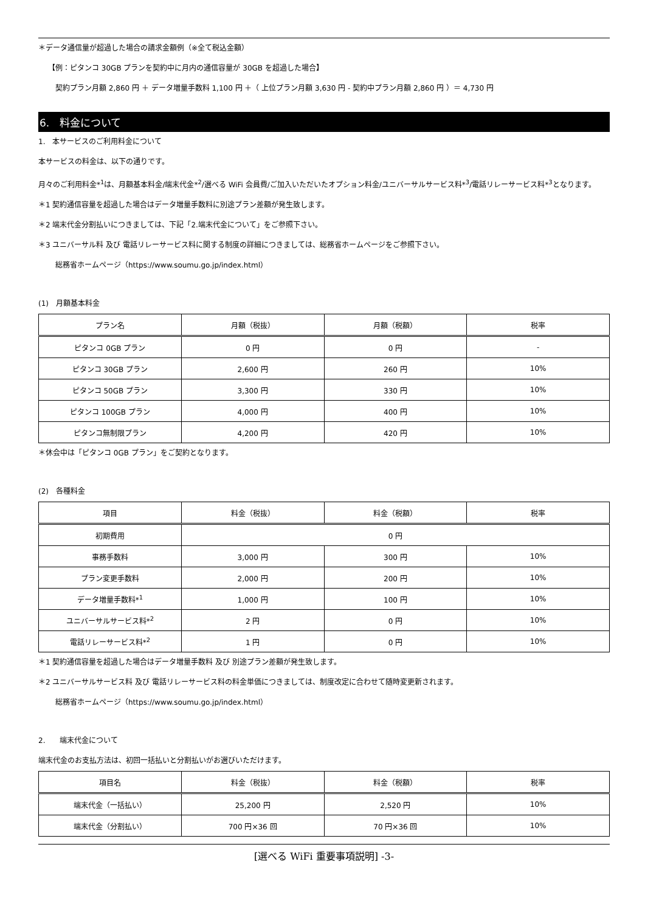＊データ通信量が超過した場合の請求金額例（※全て税込金額）
【例：ピタンコ 30GB プランを契約中に月内の通信容量が 30GB を超過した場合】
契約プラン月額 2,860 円 ＋ データ増量手数料 1,100 円 ＋（ 上位プラン月額 3,630 円 - 契約中プラン月額 2,860 円 ）＝ 4,730 円
6.　料金について
1.　本サービスのご利用料金について
本サービスの料金は、以下の通りです。
月々のご利用料金*<sup>1</sup>は、月額基本料金/端末代金*<sup>2</sup>/選べる WiFi 会員費/ご加入いただいたオプション料金/ユニバーサルサービス料*<sup>3</sup>/電話リレーサービス料*<sup>3</sup>となります。
＊1 契約通信容量を超過した場合はデータ増量手数料に別途プラン差額が発生致します。
＊2 端末代金分割払いにつきましては、下記「2.端末代金について」をご参照下さい。
＊3 ユニバーサル料 及び 電話リレーサービス料に関する制度の詳細につきましては、総務省ホームページをご参照下さい。
総務省ホームページ（https://www.soumu.go.jp/index.html）
(1)　月額基本料金
| プラン名 | 月額（税抜） | 月額（税額） | 税率 |
| --- | --- | --- | --- |
| ピタンコ 0GB プラン | 0 円 | 0 円 | - |
| ピタンコ 30GB プラン | 2,600 円 | 260 円 | 10% |
| ピタンコ 50GB プラン | 3,300 円 | 330 円 | 10% |
| ピタンコ 100GB プラン | 4,000 円 | 400 円 | 10% |
| ピタンコ無制限プラン | 4,200 円 | 420 円 | 10% |
＊休会中は「ピタンコ 0GB プラン」をご契約となります。
(2)　各種料金
| 項目 | 料金（税抜） | 料金（税額） | 税率 |
| --- | --- | --- | --- |
| 初期費用 | 0 円 | | |
| 事務手数料 | 3,000 円 | 300 円 | 10% |
| プラン変更手数料 | 2,000 円 | 200 円 | 10% |
| データ増量手数料*<sup>1</sup> | 1,000 円 | 100 円 | 10% |
| ユニバーサルサービス料*<sup>2</sup> | 2 円 | 0 円 | 10% |
| 電話リレーサービス料*<sup>2</sup> | 1 円 | 0 円 | 10% |
＊1 契約通信容量を超過した場合はデータ増量手数料 及び 別途プラン差額が発生致します。
＊2 ユニバーサルサービス料 及び 電話リレーサービス料の料金単価につきましては、制度改定に合わせて随時変更新されます。
総務省ホームページ（https://www.soumu.go.jp/index.html）
2.　　端末代金について
端末代金のお支払方法は、初回一括払いと分割払いがお選びいただけます。
| 項目名 | 料金（税抜） | 料金（税額） | 税率 |
| --- | --- | --- | --- |
| 端末代金（一括払い） | 25,200 円 | 2,520 円 | 10% |
| 端末代金（分割払い） | 700 円×36 回 | 70 円×36 回 | 10% |
[選べる WiFi 重要事項説明] -3-